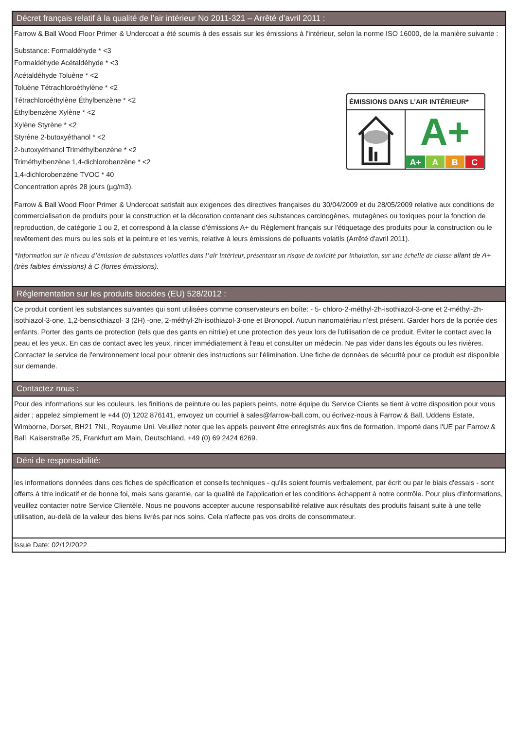Décret français relatif à la qualité de l’air intérieur No 2011-321 – Arrêté d’avril 2011 :
Farrow & Ball Wood Floor Primer & Undercoat a été soumis à des essais sur les émissions à l'intérieur, selon la norme ISO 16000, de la manière suivante :
ÉMISSIONS DANS L’AIR INTÉRIEUR*
A+
A+ A B C
Substance: Formaldéhyde * <3
Formaldéhyde Acétaldéhyde * <3
Acétaldéhyde Toluène * <2
Toluène Tétrachloroéthylène * <2
Tétrachloroéthylène Éthylbenzène * <2
Éthylbenzène Xylène * <2
Xylène Styrène * <2
Styrène 2-butoxyéthanol * <2
2-butoxyéthanol Triméthylbenzène * <2
Triméthylbenzène 1,4-dichlorobenzène * <2
1,4-dichlorobenzène TVOC * 40
Concentration après 28 jours (µg/m3).
Farrow & Ball Wood Floor Primer & Undercoat satisfait aux exigences des directives françaises du 30/04/2009 et du 28/05/2009 relative aux conditions de commercialisation de produits pour la construction et la décoration contenant des substances carcinogènes, mutagènes ou toxiques pour la fonction de reproduction, de catégorie 1 ou 2, et correspond à la classe d'émissions A+ du Règlement français sur l'étiquetage des produits pour la construction ou le revêtement des murs ou les sols et la peinture et les vernis, relative à leurs émissions de polluants volatils (Arrêté d'avril 2011).
*Information sur le niveau d’émission de substances volatiles dans l’air intérieur, présentant un risque de toxicité par inhalation, sur une échelle de classe allant de A+ (très faibles émissions) à C (fortes émissions).
Réglementation sur les produits biocides (EU) 528/2012 :
Ce produit contient les substances suivantes qui sont utilisées comme conservateurs en boîte: - 5- chloro-2-méthyl-2h-isothiazol-3-one et 2-méthyl-2h-isothiazol-3-one, 1,2-bensiothiazol- 3 (2H) -one, 2-méthyl-2h-isothiazol-3-one et Bronopol. Aucun nanomatériau n'est présent. Garder hors de la portée des enfants. Porter des gants de protection (tels que des gants en nitrile) et une protection des yeux lors de l'utilisation de ce produit. Eviter le contact avec la peau et les yeux. En cas de contact avec les yeux, rincer immédiatement à l'eau et consulter un médecin. Ne pas vider dans les égouts ou les rivières. Contactez le service de l'environnement local pour obtenir des instructions sur l'élimination. Une fiche de données de sécurité pour ce produit est disponible sur demande.
Contactez nous :
Pour des informations sur les couleurs, les finitions de peinture ou les papiers peints, notre équipe du Service Clients se tient à votre disposition pour vous aider ; appelez simplement le +44 (0) 1202 876141, envoyez un courriel à sales@farrow-ball.com, ou écrivez-nous à Farrow & Ball, Uddens Estate, Wimborne, Dorset, BH21 7NL, Royaume Uni. Veuillez noter que les appels peuvent être enregistrés aux fins de formation. Importé dans l'UE par Farrow & Ball, Kaiserstraße 25, Frankfurt am Main, Deutschland, +49 (0) 69 2424 6269.
Déni de responsabilité:
les informations données dans ces fiches de spécification et conseils techniques - qu'ils soient fournis verbalement, par écrit ou par le biais d'essais - sont offerts à titre indicatif et de bonne foi, mais sans garantie, car la qualité de l'application et les conditions échappent à notre contrôle. Pour plus d'informations, veuillez contacter notre Service Clientèle. Nous ne pouvons accepter aucune responsabilité relative aux résultats des produits faisant suite à une telle utilisation, au-delà de la valeur des biens livrés par nos soins. Cela n'affecte pas vos droits de consommateur.
Issue Date: 02/12/2022